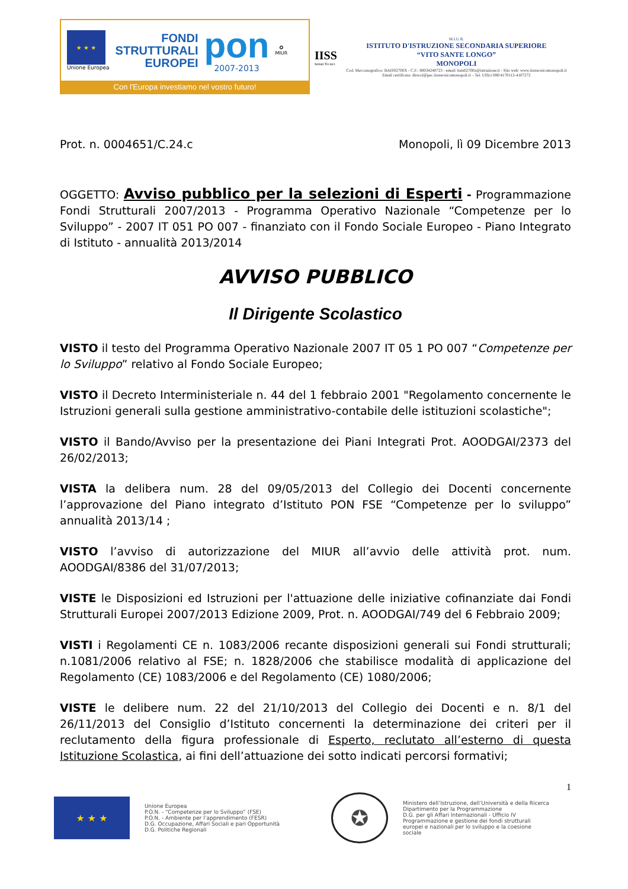★ ★ ★
Unione Europea
FONDI
STRUTTURALI
EUROPEI
pon
2007-2013
✪
MIUR
Con l'Europa investiamo nel vostro futuro!
IISS
Istituti Tecnici
M.I.U.R.
ISTITUTO D'ISTRUZIONE SECONDARIA SUPERIORE
“VITO SANTE LONGO”
MONOPOLI
Cod. Meccanografico: BAIS02700X - C.F.: 80034240723 - email: bais02700x@istruzione.it - Sito web: www.iisstecnicomonopoli.it
Email certificata: dirscol@pec.iisstecnicomonopoli.it – Tel. Uffici 080/4170112-4107272
Prot. n. 0004651/C.24.c Monopoli, lì 09 Dicembre 2013
OGGETTO: Avviso pubblico per la selezioni di Esperti - Programmazione Fondi Strutturali 2007/2013 - Programma Operativo Nazionale “Competenze per lo Sviluppo” - 2007 IT 051 PO 007 - finanziato con il Fondo Sociale Europeo - Piano Integrato di Istituto - annualità 2013/2014
AVVISO PUBBLICO
Il Dirigente Scolastico
VISTO il testo del Programma Operativo Nazionale 2007 IT 05 1 PO 007 “Competenze per lo Sviluppo” relativo al Fondo Sociale Europeo;
VISTO il Decreto Interministeriale n. 44 del 1 febbraio 2001 "Regolamento concernente le Istruzioni generali sulla gestione amministrativo-contabile delle istituzioni scolastiche";
VISTO il Bando/Avviso per la presentazione dei Piani Integrati Prot. AOODGAI/2373 del 26/02/2013;
VISTA la delibera num. 28 del 09/05/2013 del Collegio dei Docenti concernente l’approvazione del Piano integrato d’Istituto PON FSE “Competenze per lo sviluppo” annualità 2013/14 ;
VISTO l’avviso di autorizzazione del MIUR all’avvio delle attività prot. num. AOODGAI/8386 del 31/07/2013;
VISTE le Disposizioni ed Istruzioni per l'attuazione delle iniziative cofinanziate dai Fondi Strutturali Europei 2007/2013 Edizione 2009, Prot. n. AOODGAI/749 del 6 Febbraio 2009;
VISTI i Regolamenti CE n. 1083/2006 recante disposizioni generali sui Fondi strutturali; n.1081/2006 relativo al FSE; n. 1828/2006 che stabilisce modalità di applicazione del Regolamento (CE) 1083/2006 e del Regolamento (CE) 1080/2006;
VISTE le delibere num. 22 del 21/10/2013 del Collegio dei Docenti e n. 8/1 del 26/11/2013 del Consiglio d’Istituto concernenti la determinazione dei criteri per il reclutamento della figura professionale di Esperto, reclutato all’esterno di questa Istituzione Scolastica, ai fini dell’attuazione dei sotto indicati percorsi formativi;
1
★ ★ ★
Unione Europea
P.O.N. - “Competenze per lo Sviluppo” (FSE)
P.O.N. - Ambiente per l’apprendimento (FESR)
D.G. Occupazione, Affari Sociali e pari Opportunità
D.G. Politiche Regionali
✪
Ministero dell’Istruzione, dell’Università e della Ricerca
Dipartimento per la Programmazione
D.G. per gli Affari Internazionali - Ufficio IV
Programmazione e gestione dei fondi strutturali europei e nazionali per lo sviluppo e la coesione sociale